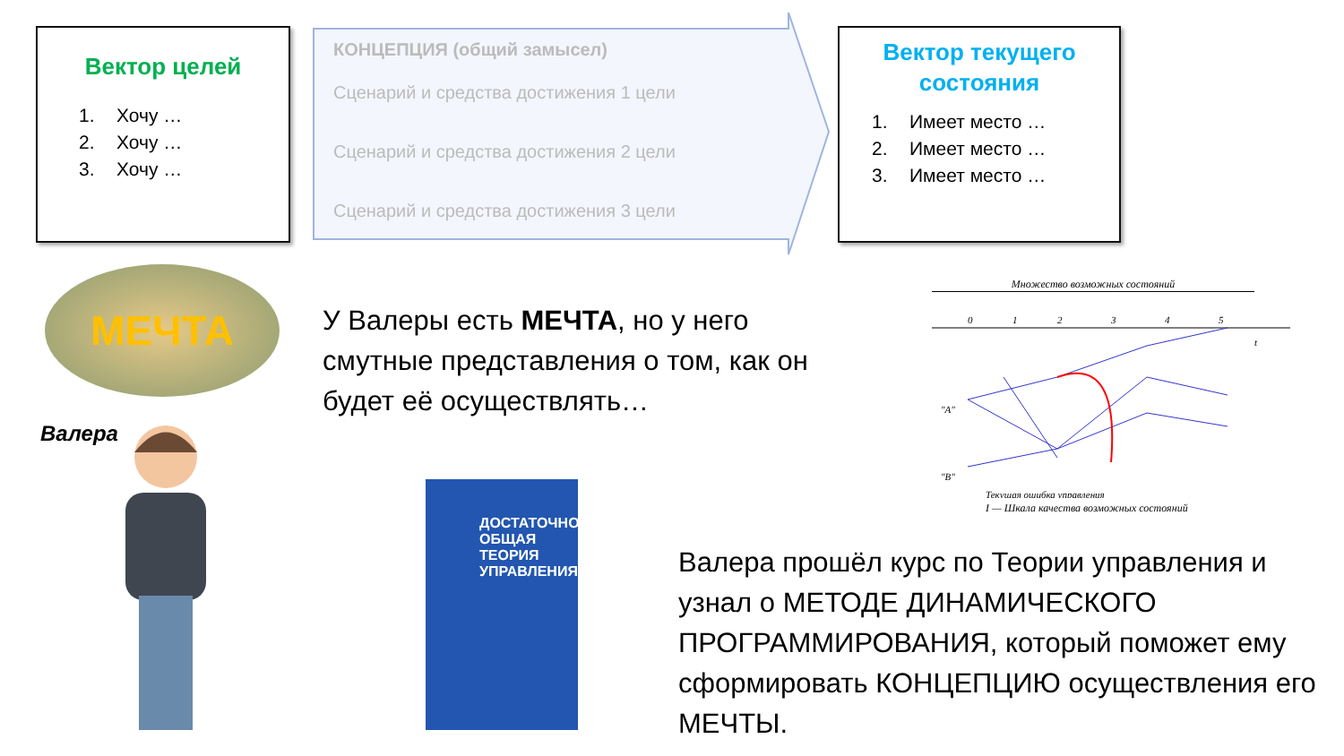Вектор целей
1. Хочу …
2. Хочу …
3. Хочу …
КОНЦЕПЦИЯ (общий замысел)
Сценарий и средства достижения 1 цели
Сценарий и средства достижения 2 цели
Сценарий и средства достижения 3 цели
Вектор текущего
состояния
1. Имеет место …
2. Имеет место …
3. Имеет место …
МЕЧТА
У Валеры есть МЕЧТА, но у него смутные представления о том, как он будет её осуществлять…
Валера
ДОСТАТОЧНО
ОБЩАЯ
ТЕОРИЯ
УПРАВЛЕНИЯ
Множество возможных состояний
0
1
2
3
4
5
t
"A"
"B"
Текущая ошибка управления
I — Шкала качества возможных состояний
Валера прошёл курс по Теории управления и узнал о МЕТОДЕ ДИНАМИЧЕСКОГО ПРОГРАММИРОВАНИЯ, который поможет ему сформировать КОНЦЕПЦИЮ осуществления его МЕЧТЫ.